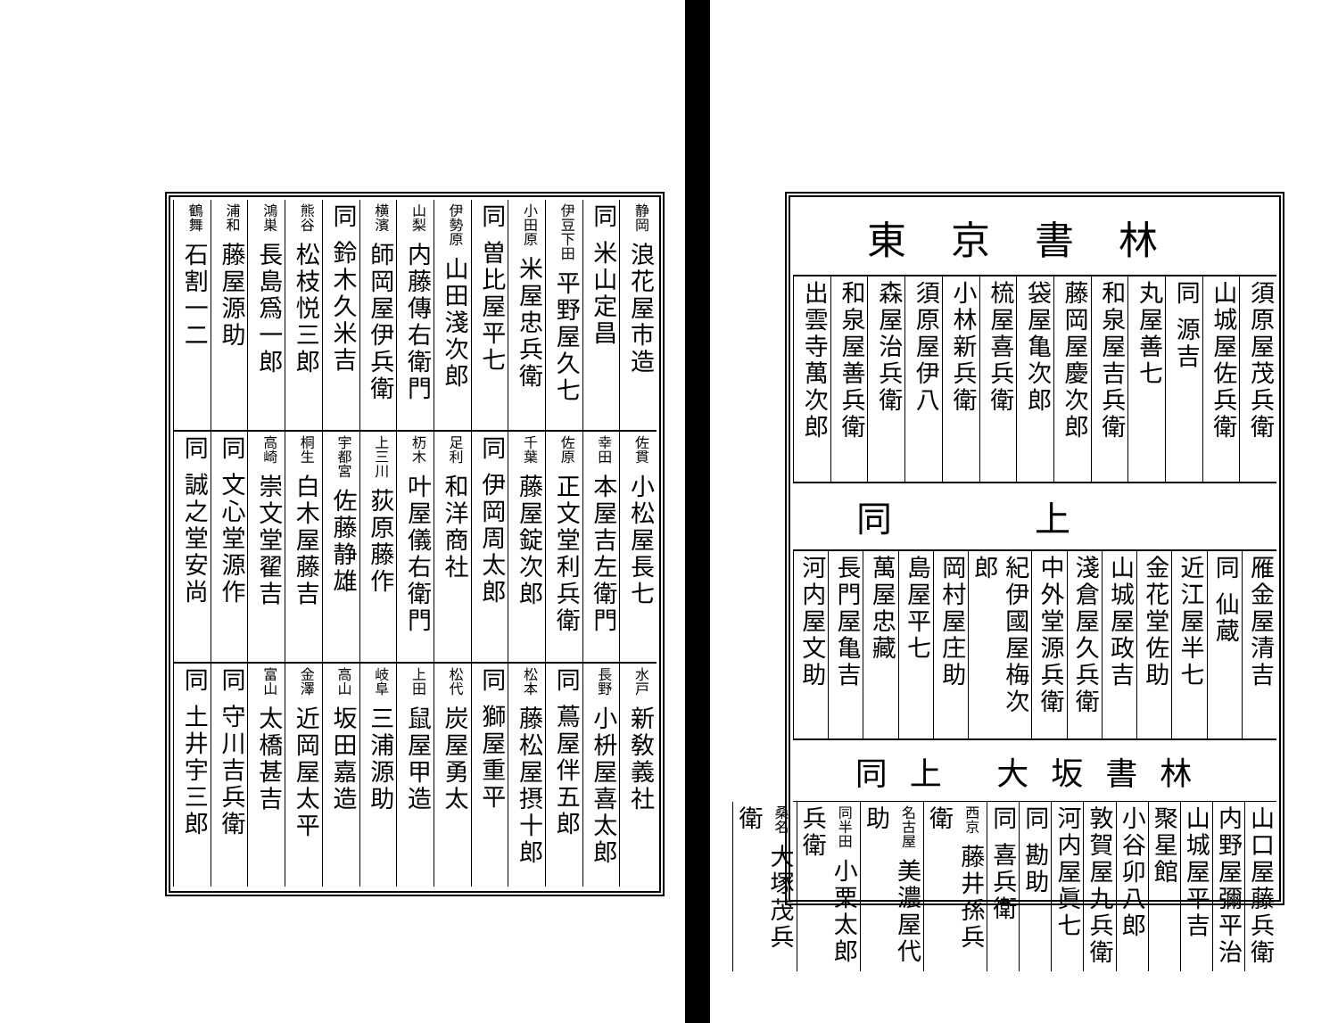東京書林
須原屋茂兵衛
山城屋佐兵衛
同 源吉
丸屋善七
和泉屋吉兵衛
藤岡屋慶次郎
袋屋亀次郎
梳屋喜兵衛
小林新兵衛
須原屋伊八
森屋治兵衛
和泉屋善兵衛
出雲寺萬次郎
同上
雁金屋清吉
同 仙蔵
近江屋半七
金花堂佐助
山城屋政吉
淺倉屋久兵衛
中外堂源兵衛
紀伊國屋梅次郎
岡村屋庄助
島屋平七
萬屋忠藏
長門屋亀吉
河内屋文助
同上 大坂書林
山口屋藤兵衛
内野屋彌平治
山城屋平吉
聚星館
小谷卯八郎
敦賀屋九兵衛
河内屋眞七
同 勘助
同 喜兵衛
西京 藤井孫兵衛
名古屋 美濃屋代助
同半田 小栗太郎兵衛
桑名 大塚茂兵衛
静岡 浪花屋市造
同 米山定昌
伊豆下田 平野屋久七
小田原 米屋忠兵衛
同 曽比屋平七
伊勢原 山田淺次郎
山梨 内藤傳右衛門
横濱 師岡屋伊兵衛
同 鈴木久米吉
熊谷 松枝悦三郎
鴻巣 長島爲一郎
浦和 藤屋源助
鶴舞 石割一二
佐貫 小松屋長七
幸田 本屋吉左衛門
佐原 正文堂利兵衛
千葉 藤屋錠次郎
同 伊岡周太郎
足利 和洋商社
杤木 叶屋儀右衛門
上三川 荻原藤作
宇都宮 佐藤静雄
桐生 白木屋藤吉
高崎 崇文堂翟吉
同 文心堂源作
同 誠之堂安尚
水戸 新敎義社
長野 小枡屋喜太郎
同 蔦屋伴五郎
松本 藤松屋摂十郎
同 獅屋重平
松代 炭屋勇太
上田 鼠屋甲造
岐阜 三浦源助
高山 坂田嘉造
金澤 近岡屋太平
富山 太橋甚吉
同 守川吉兵衛
同 土井宇三郎